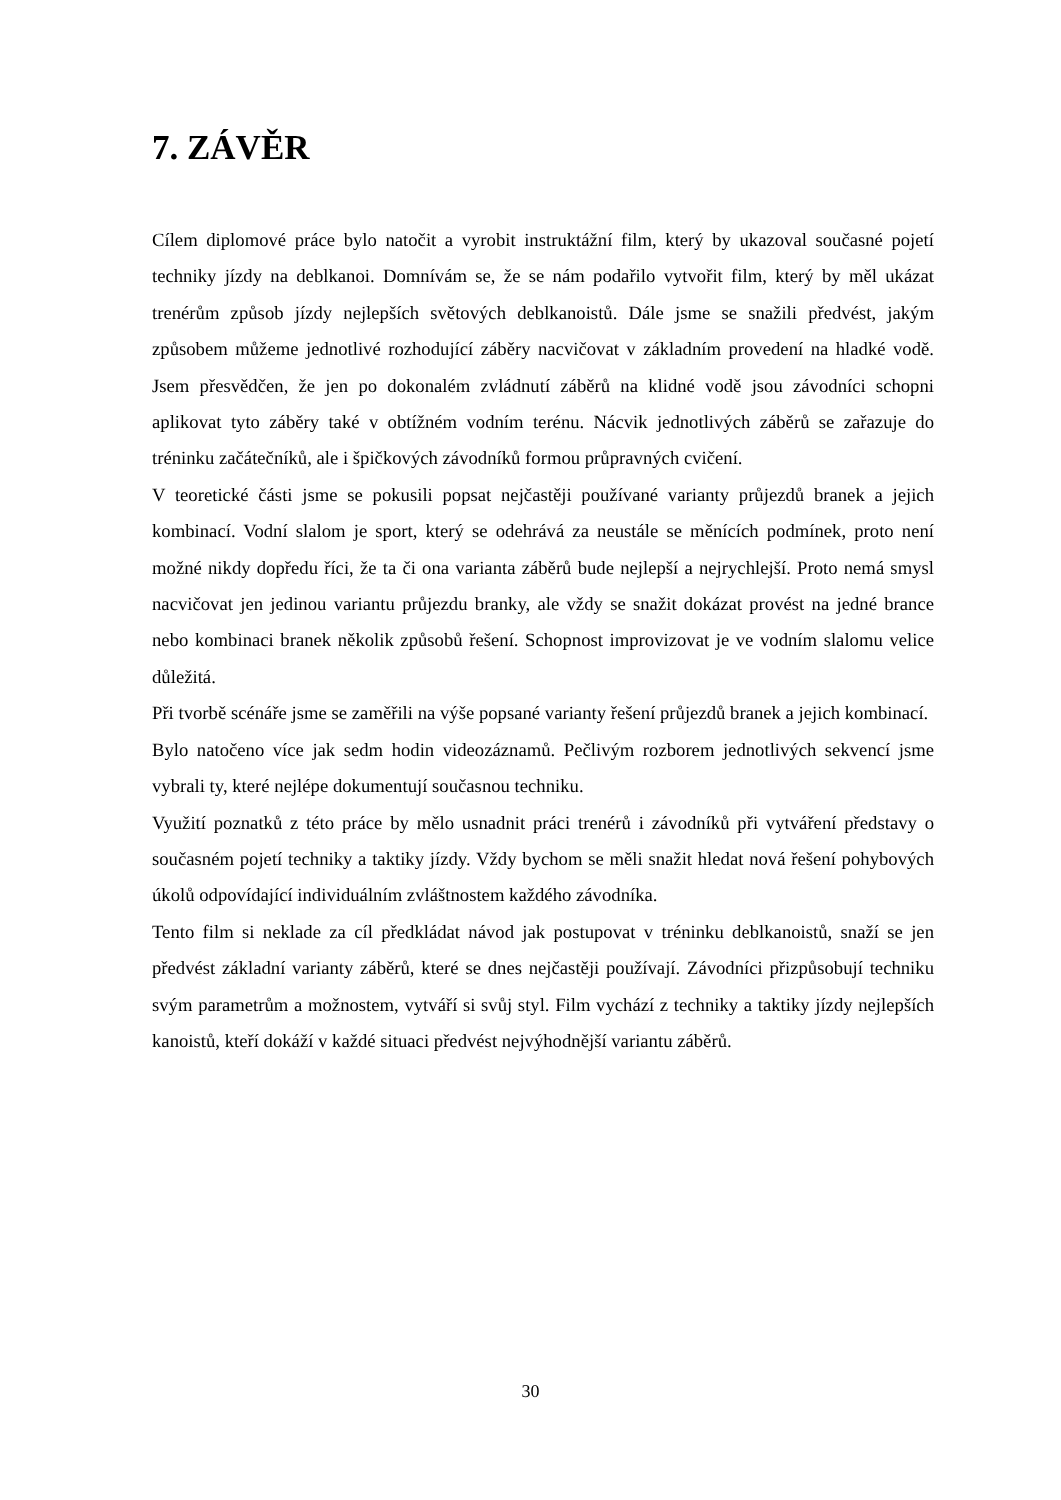7. ZÁVĚR
Cílem diplomové práce bylo natočit a vyrobit instruktážní film, který by ukazoval současné pojetí techniky jízdy na deblkanoi. Domnívám se, že se nám podařilo vytvořit film, který by měl ukázat trenérům způsob jízdy nejlepších světových deblkanoistů. Dále jsme se snažili předvést, jakým způsobem můžeme jednotlivé rozhodující záběry nacvičovat v základním provedení na hladké vodě. Jsem přesvědčen, že jen po dokonalém zvládnutí záběrů na klidné vodě jsou závodníci schopni aplikovat tyto záběry také v obtížném vodním terénu. Nácvik jednotlivých záběrů se zařazuje do tréninku začátečníků, ale i špičkových závodníků formou průpravných cvičení.
V teoretické části jsme se pokusili popsat nejčastěji používané varianty průjezdů branek a jejich kombinací. Vodní slalom je sport, který se odehrává za neustále se měnících podmínek, proto není možné nikdy dopředu říci, že ta či ona varianta záběrů bude nejlepší a nejrychlejší. Proto nemá smysl nacvičovat jen jedinou variantu průjezdu branky, ale vždy se snažit dokázat provést na jedné brance nebo kombinaci branek několik způsobů řešení. Schopnost improvizovat je ve vodním slalomu velice důležitá.
Při tvorbě scénáře jsme se zaměřili na výše popsané varianty řešení průjezdů branek a jejich kombinací.
Bylo natočeno více jak sedm hodin videozáznamů. Pečlivým rozborem jednotlivých sekvencí jsme vybrali ty, které nejlépe dokumentují současnou techniku.
Využití poznatků z této práce by mělo usnadnit práci trenérů i závodníků při vytváření představy o současném pojetí techniky a taktiky jízdy. Vždy bychom se měli snažit hledat nová řešení pohybových úkolů odpovídající individuálním zvláštnostem každého závodníka.
Tento film si neklade za cíl předkládat návod jak postupovat v tréninku deblkanoistů, snaží se jen předvést základní varianty záběrů, které se dnes nejčastěji používají. Závodníci přizpůsobují techniku svým parametrům a možnostem, vytváří si svůj styl. Film vychází z techniky a taktiky jízdy nejlepších kanoistů, kteří dokáží v každé situaci předvést nejvýhodnější variantu záběrů.
30